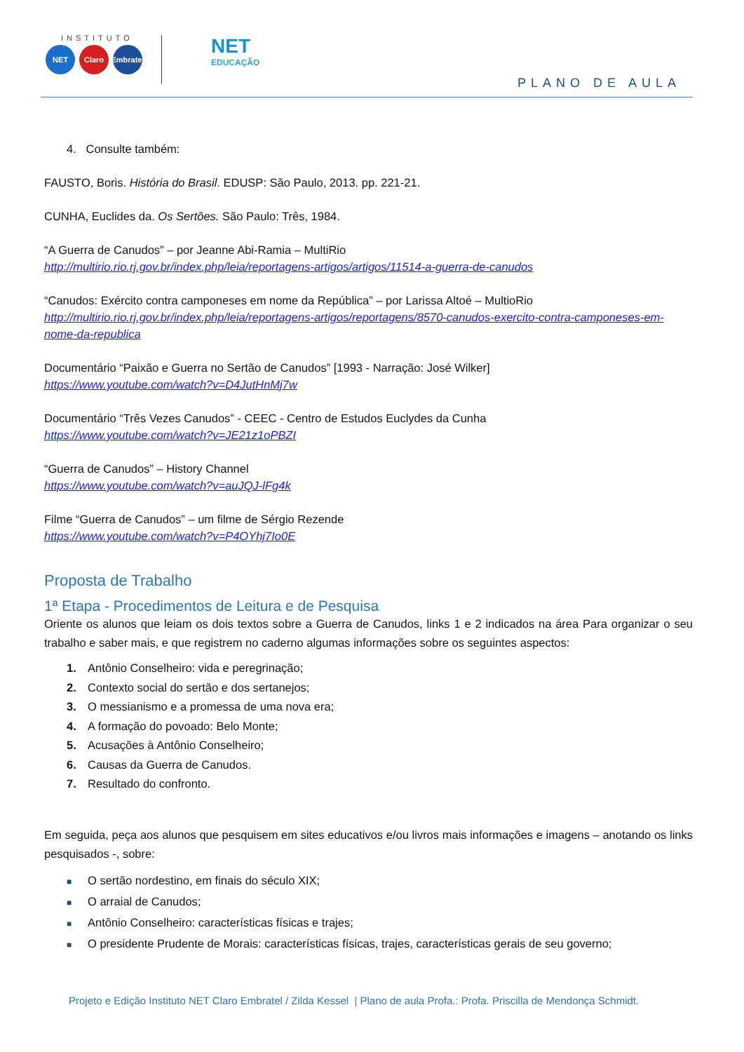INSTITUTO
NET Claro Embratel
NET
EDUCAÇÃO
PLANO DE AULA
4. Consulte também:
FAUSTO, Boris. História do Brasil. EDUSP: São Paulo, 2013. pp. 221-21.
CUNHA, Euclides da. Os Sertões. São Paulo: Três, 1984.
“A Guerra de Canudos” – por Jeanne Abi-Ramia – MultiRio
http://multirio.rio.rj.gov.br/index.php/leia/reportagens-artigos/artigos/11514-a-guerra-de-canudos
“Canudos: Exército contra camponeses em nome da República” – por Larissa Altoé – MultioRio
http://multirio.rio.rj.gov.br/index.php/leia/reportagens-artigos/reportagens/8570-canudos-exercito-contra-camponeses-em-nome-da-republica
Documentário “Paixão e Guerra no Sertão de Canudos” [1993 - Narração: José Wilker]
https://www.youtube.com/watch?v=D4JutHnMj7w
Documentário “Três Vezes Canudos” - CEEC - Centro de Estudos Euclydes da Cunha
https://www.youtube.com/watch?v=JE21z1oPBZI
“Guerra de Canudos” – History Channel
https://www.youtube.com/watch?v=auJQJ-lFg4k
Filme “Guerra de Canudos” – um filme de Sérgio Rezende
https://www.youtube.com/watch?v=P4OYhj7Io0E
Proposta de Trabalho
1ª Etapa - Procedimentos de Leitura e de Pesquisa
Oriente os alunos que leiam os dois textos sobre a Guerra de Canudos, links 1 e 2 indicados na área Para organizar o seu trabalho e saber mais, e que registrem no caderno algumas informações sobre os seguintes aspectos:
1. Antônio Conselheiro: vida e peregrinação;
2. Contexto social do sertão e dos sertanejos;
3. O messianismo e a promessa de uma nova era;
4. A formação do povoado: Belo Monte;
5. Acusações à Antônio Conselheiro;
6. Causas da Guerra de Canudos.
7. Resultado do confronto.
Em seguida, peça aos alunos que pesquisem em sites educativos e/ou livros mais informações e imagens – anotando os links pesquisados -, sobre:
■ O sertão nordestino, em finais do século XIX;
■ O arraial de Canudos;
■ Antônio Conselheiro: características físicas e trajes;
■ O presidente Prudente de Morais: características físicas, trajes, características gerais de seu governo;
Projeto e Edição Instituto NET Claro Embratel / Zilda Kessel | Plano de aula Profa.: Profa. Priscilla de Mendonça Schmidt.